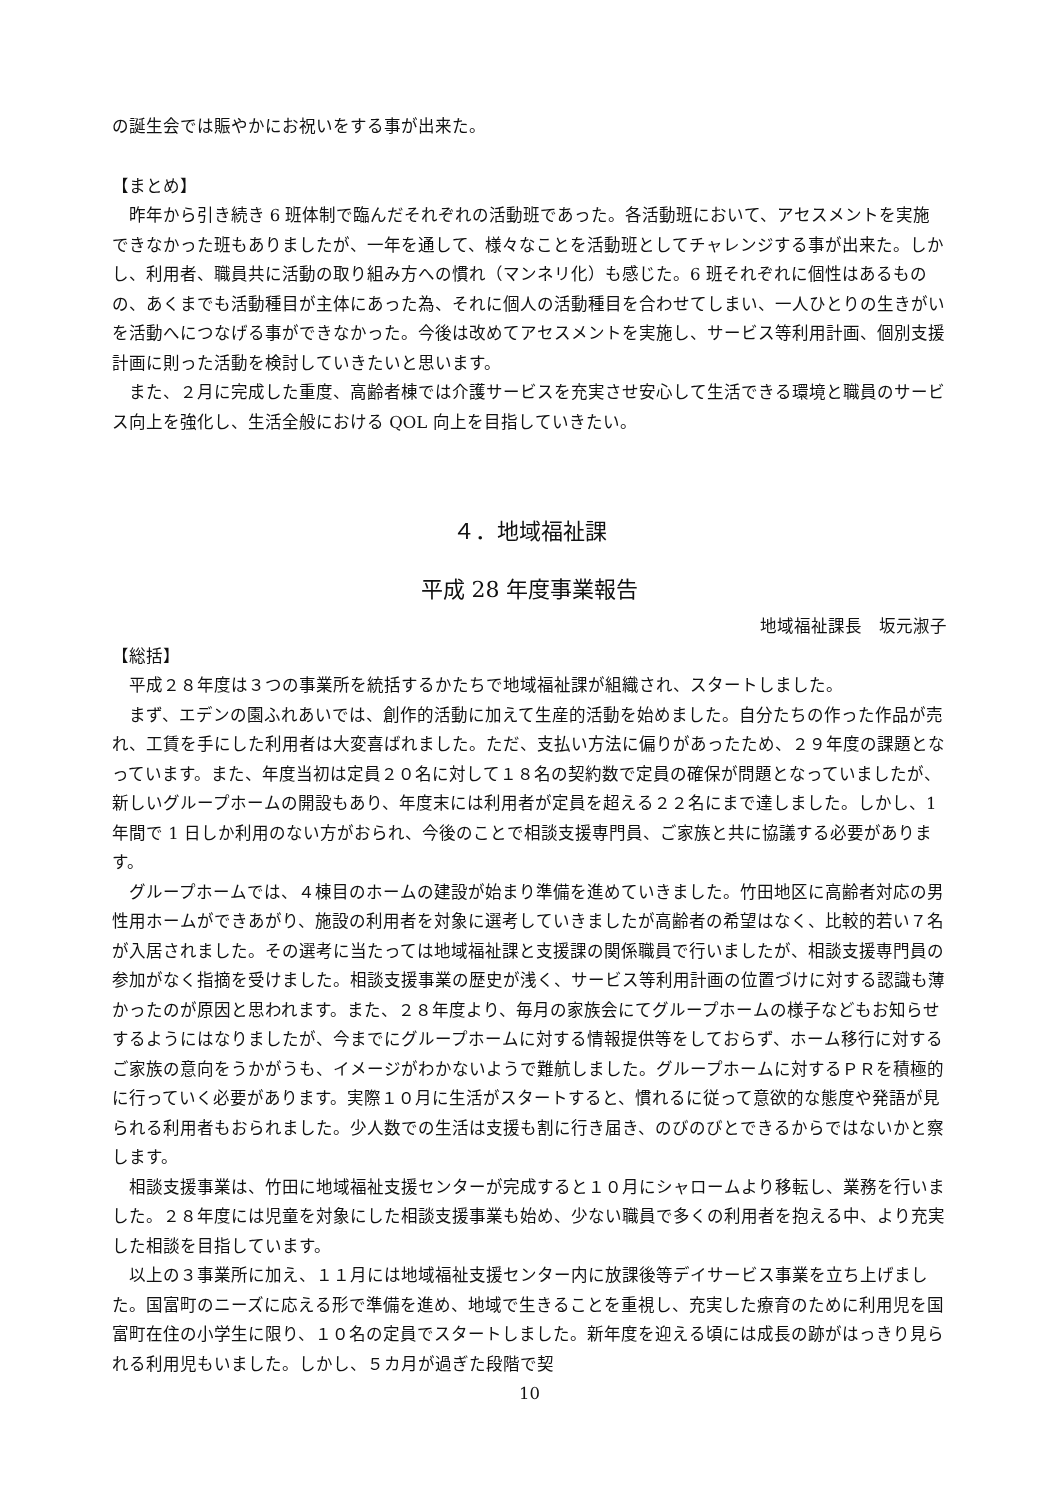の誕生会では賑やかにお祝いをする事が出来た。
【まとめ】
昨年から引き続き 6 班体制で臨んだそれぞれの活動班であった。各活動班において、アセスメントを実施できなかった班もありましたが、一年を通して、様々なことを活動班としてチャレンジする事が出来た。しかし、利用者、職員共に活動の取り組み方への慣れ（マンネリ化）も感じた。6 班それぞれに個性はあるものの、あくまでも活動種目が主体にあった為、それに個人の活動種目を合わせてしまい、一人ひとりの生きがいを活動へにつなげる事ができなかった。今後は改めてアセスメントを実施し、サービス等利用計画、個別支援計画に則った活動を検討していきたいと思います。
また、２月に完成した重度、高齢者棟では介護サービスを充実させ安心して生活できる環境と職員のサービス向上を強化し、生活全般における QOL 向上を目指していきたい。
４．地域福祉課
平成 28 年度事業報告
地域福祉課長　坂元淑子
【総括】
平成２８年度は３つの事業所を統括するかたちで地域福祉課が組織され、スタートしました。
まず、エデンの園ふれあいでは、創作的活動に加えて生産的活動を始めました。自分たちの作った作品が売れ、工賃を手にした利用者は大変喜ばれました。ただ、支払い方法に偏りがあったため、２９年度の課題となっています。また、年度当初は定員２０名に対して１８名の契約数で定員の確保が問題となっていましたが、新しいグループホームの開設もあり、年度末には利用者が定員を超える２２名にまで達しました。しかし、1 年間で 1 日しか利用のない方がおられ、今後のことで相談支援専門員、ご家族と共に協議する必要があります。
グループホームでは、４棟目のホームの建設が始まり準備を進めていきました。竹田地区に高齢者対応の男性用ホームができあがり、施設の利用者を対象に選考していきましたが高齢者の希望はなく、比較的若い７名が入居されました。その選考に当たっては地域福祉課と支援課の関係職員で行いましたが、相談支援専門員の参加がなく指摘を受けました。相談支援事業の歴史が浅く、サービス等利用計画の位置づけに対する認識も薄かったのが原因と思われます。また、２８年度より、毎月の家族会にてグループホームの様子などもお知らせするようにはなりましたが、今までにグループホームに対する情報提供等をしておらず、ホーム移行に対するご家族の意向をうかがうも、イメージがわかないようで難航しました。グループホームに対するＰＲを積極的に行っていく必要があります。実際１０月に生活がスタートすると、慣れるに従って意欲的な態度や発語が見られる利用者もおられました。少人数での生活は支援も割に行き届き、のびのびとできるからではないかと察します。
相談支援事業は、竹田に地域福祉支援センターが完成すると１０月にシャロームより移転し、業務を行いました。２８年度には児童を対象にした相談支援事業も始め、少ない職員で多くの利用者を抱える中、より充実した相談を目指しています。
以上の３事業所に加え、１１月には地域福祉支援センター内に放課後等デイサービス事業を立ち上げました。国富町のニーズに応える形で準備を進め、地域で生きることを重視し、充実した療育のために利用児を国富町在住の小学生に限り、１０名の定員でスタートしました。新年度を迎える頃には成長の跡がはっきり見られる利用児もいました。しかし、５カ月が過ぎた段階で契
10